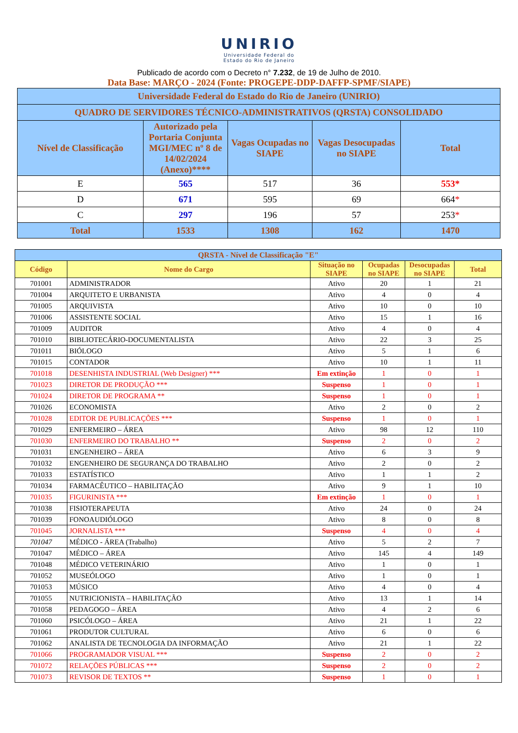UNIRIO
Universidade Federal do
Estado do Rio de Janeiro
Publicado de acordo com o Decreto n° 7.232, de 19 de Julho de 2010.
Data Base: MARÇO - 2024 (Fonte: PROGEPE-DDP-DAFFP-SPMF/SIAPE)
| Universidade Federal do Estado do Rio de Janeiro (UNIRIO) | | | | |
| --- | --- | --- | --- | --- |
| QUADRO DE SERVIDORES TÉCNICO-ADMINISTRATIVOS (QRSTA) CONSOLIDADO | | | | |
| Nível de Classificação | Autorizado pela Portaria Conjunta MGI/MEC nº 8 de 14/02/2024 (Anexo)**** | Vagas Ocupadas no SIAPE | Vagas Desocupadas no SIAPE | Total |
| E | 565 | 517 | 36 | 553* |
| D | 671 | 595 | 69 | 664 * |
| C | 297 | 196 | 57 | 253 * |
| Total | 1533 | 1308 | 162 | 1470 |
| QRSTA - Nível de Classificação "E" | | | | | |
| --- | --- | --- | --- | --- | --- |
| Código | Nome do Cargo | Situação no SIAPE | Ocupadas no SIAPE | Desocupadas no SIAPE | Total |
| 701001 | ADMINISTRADOR | Ativo | 20 | 1 | 21 |
| 701004 | ARQUITETO E URBANISTA | Ativo | 4 | 0 | 4 |
| 701005 | ARQUIVISTA | Ativo | 10 | 0 | 10 |
| 701006 | ASSISTENTE SOCIAL | Ativo | 15 | 1 | 16 |
| 701009 | AUDITOR | Ativo | 4 | 0 | 4 |
| 701010 | BIBLIOTECÁRIO-DOCUMENTALISTA | Ativo | 22 | 3 | 25 |
| 701011 | BIÓLOGO | Ativo | 5 | 1 | 6 |
| 701015 | CONTADOR | Ativo | 10 | 1 | 11 |
| 701018 | DESENHISTA INDUSTRIAL (Web Designer) *** | Em extinção | 1 | 0 | 1 |
| 701023 | DIRETOR DE PRODUÇÃO *** | Suspenso | 1 | 0 | 1 |
| 701024 | DIRETOR DE PROGRAMA ** | Suspenso | 1 | 0 | 1 |
| 701026 | ECONOMISTA | Ativo | 2 | 0 | 2 |
| 701028 | EDITOR DE PUBLICAÇÕES *** | Suspenso | 1 | 0 | 1 |
| 701029 | ENFERMEIRO – ÁREA | Ativo | 98 | 12 | 110 |
| 701030 | ENFERMEIRO DO TRABALHO ** | Suspenso | 2 | 0 | 2 |
| 701031 | ENGENHEIRO – ÁREA | Ativo | 6 | 3 | 9 |
| 701032 | ENGENHEIRO DE SEGURANÇA DO TRABALHO | Ativo | 2 | 0 | 2 |
| 701033 | ESTATÍSTICO | Ativo | 1 | 1 | 2 |
| 701034 | FARMACÊUTICO – HABILITAÇÃO | Ativo | 9 | 1 | 10 |
| 701035 | FIGURINISTA *** | Em extinção | 1 | 0 | 1 |
| 701038 | FISIOTERAPEUTA | Ativo | 24 | 0 | 24 |
| 701039 | FONOAUDIÓLOGO | Ativo | 8 | 0 | 8 |
| 701045 | JORNALISTA *** | Suspenso | 4 | 0 | 4 |
| 701047 | MÉDICO - ÁREA (Trabalho) | Ativo | 5 | 2 | 7 |
| 701047 | MÉDICO – ÁREA | Ativo | 145 | 4 | 149 |
| 701048 | MÉDICO VETERINÁRIO | Ativo | 1 | 0 | 1 |
| 701052 | MUSEÓLOGO | Ativo | 1 | 0 | 1 |
| 701053 | MÚSICO | Ativo | 4 | 0 | 4 |
| 701055 | NUTRICIONISTA – HABILITAÇÃO | Ativo | 13 | 1 | 14 |
| 701058 | PEDAGOGO – ÁREA | Ativo | 4 | 2 | 6 |
| 701060 | PSICÓLOGO – ÁREA | Ativo | 21 | 1 | 22 |
| 701061 | PRODUTOR CULTURAL | Ativo | 6 | 0 | 6 |
| 701062 | ANALISTA DE TECNOLOGIA DA INFORMAÇÃO | Ativo | 21 | 1 | 22 |
| 701066 | PROGRAMADOR VISUAL *** | Suspenso | 2 | 0 | 2 |
| 701072 | RELAÇÕES PÚBLICAS *** | Suspenso | 2 | 0 | 2 |
| 701073 | REVISOR DE TEXTOS ** | Suspenso | 1 | 0 | 1 |